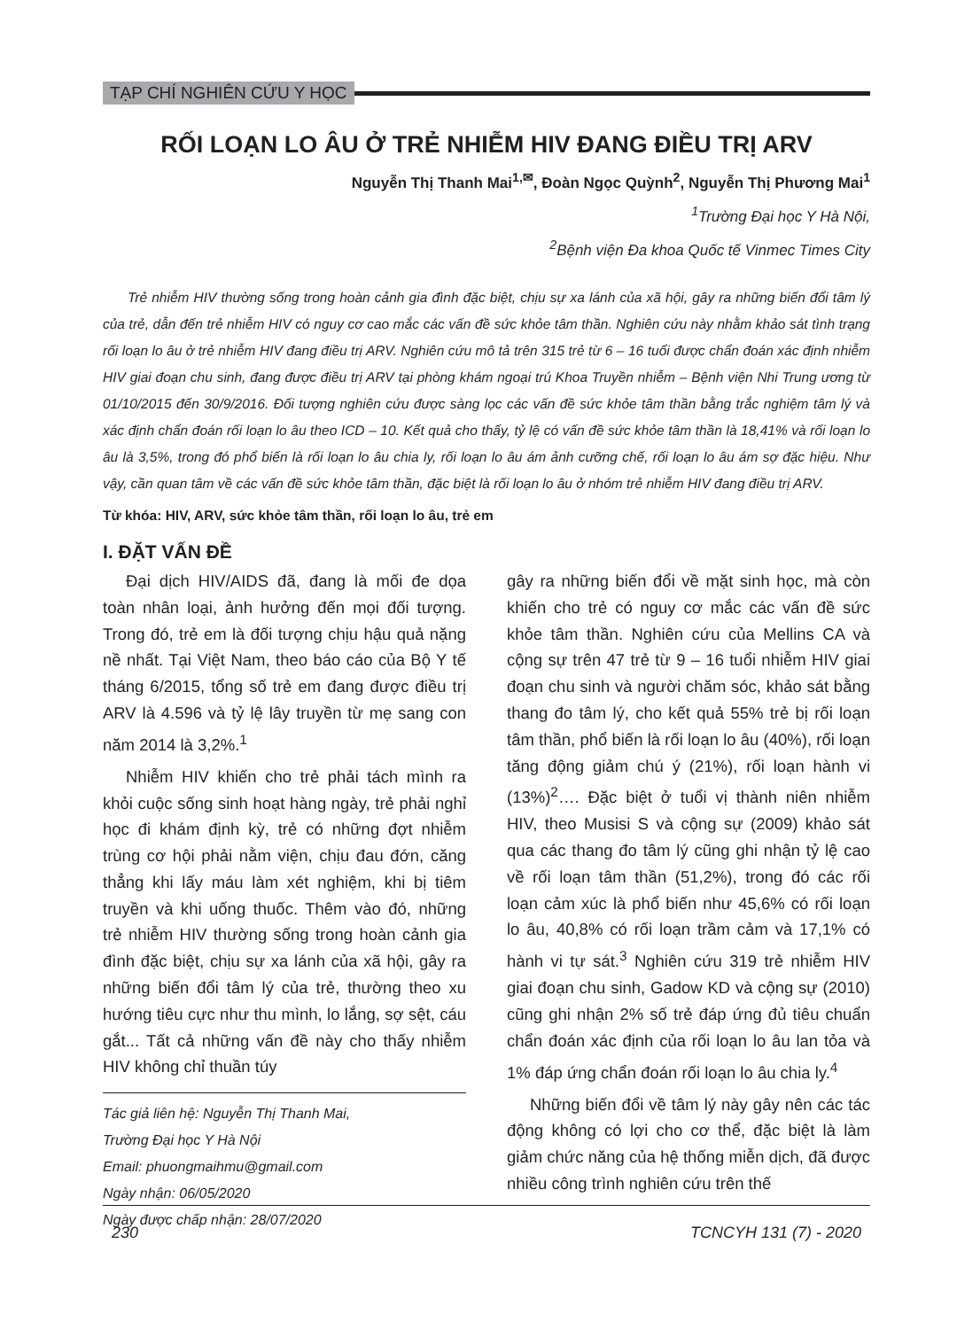TẠP CHÍ NGHIÊN CỨU Y HỌC
RỐI LOẠN LO ÂU Ở TRẺ NHIỄM HIV ĐANG ĐIỀU TRỊ ARV
Nguyễn Thị Thanh Mai<sup>1,✉</sup>, Đoàn Ngọc Quỳnh<sup>2</sup>, Nguyễn Thị Phương Mai<sup>1</sup>
<sup>1</sup> Trường Đại học Y Hà Nội,
<sup>2</sup> Bệnh viện Đa khoa Quốc tế Vinmec Times City
Trẻ nhiễm HIV thường sống trong hoàn cảnh gia đình đặc biệt, chịu sự xa lánh của xã hội, gây ra những biến đổi tâm lý của trẻ, dẫn đến trẻ nhiễm HIV có nguy cơ cao mắc các vấn đề sức khỏe tâm thần. Nghiên cứu này nhằm khảo sát tình trạng rối loạn lo âu ở trẻ nhiễm HIV đang điều trị ARV. Nghiên cứu mô tả trên 315 trẻ từ 6 – 16 tuổi được chẩn đoán xác định nhiễm HIV giai đoạn chu sinh, đang được điều trị ARV tại phòng khám ngoại trú Khoa Truyền nhiễm – Bệnh viện Nhi Trung ương từ 01/10/2015 đến 30/9/2016. Đối tượng nghiên cứu được sàng lọc các vấn đề sức khỏe tâm thần bằng trắc nghiệm tâm lý và xác định chẩn đoán rối loạn lo âu theo ICD – 10. Kết quả cho thấy, tỷ lệ có vấn đề sức khỏe tâm thần là 18,41% và rối loạn lo âu là 3,5%, trong đó phổ biến là rối loạn lo âu chia ly, rối loạn lo âu ám ảnh cưỡng chế, rối loạn lo âu ám sợ đặc hiệu. Như vậy, cần quan tâm về các vấn đề sức khỏe tâm thần, đặc biệt là rối loạn lo âu ở nhóm trẻ nhiễm HIV đang điều trị ARV.
Từ khóa: HIV, ARV, sức khỏe tâm thần, rối loạn lo âu, trẻ em
I. ĐẶT VẤN ĐỀ
Đại dịch HIV/AIDS đã, đang là mối đe dọa toàn nhân loại, ảnh hưởng đến mọi đối tượng. Trong đó, trẻ em là đối tượng chịu hậu quả nặng nề nhất. Tại Việt Nam, theo báo cáo của Bộ Y tế tháng 6/2015, tổng số trẻ em đang được điều trị ARV là 4.596 và tỷ lệ lây truyền từ mẹ sang con năm 2014 là 3,2%.<sup>1</sup>
Nhiễm HIV khiến cho trẻ phải tách mình ra khỏi cuộc sống sinh hoạt hàng ngày, trẻ phải nghỉ học đi khám định kỳ, trẻ có những đợt nhiễm trùng cơ hội phải nằm viện, chịu đau đớn, căng thẳng khi lấy máu làm xét nghiệm, khi bị tiêm truyền và khi uống thuốc. Thêm vào đó, những trẻ nhiễm HIV thường sống trong hoàn cảnh gia đình đặc biệt, chịu sự xa lánh của xã hội, gây ra những biến đổi tâm lý của trẻ, thường theo xu hướng tiêu cực như thu mình, lo lắng, sợ sệt, cáu gắt... Tất cả những vấn đề này cho thấy nhiễm HIV không chỉ thuần túy
Tác giả liên hệ: Nguyễn Thị Thanh Mai,
Trường Đại học Y Hà Nội
Email: phuongmaihmu@gmail.com
Ngày nhận: 06/05/2020
Ngày được chấp nhận: 28/07/2020
gây ra những biến đổi về mặt sinh học, mà còn khiến cho trẻ có nguy cơ mắc các vấn đề sức khỏe tâm thần. Nghiên cứu của Mellins CA và cộng sự trên 47 trẻ từ 9 – 16 tuổi nhiễm HIV giai đoạn chu sinh và người chăm sóc, khảo sát bằng thang đo tâm lý, cho kết quả 55% trẻ bị rối loạn tâm thần, phổ biến là rối loạn lo âu (40%), rối loạn tăng động giảm chú ý (21%), rối loạn hành vi (13%)<sup>2</sup>…. Đặc biệt ở tuổi vị thành niên nhiễm HIV, theo Musisi S và cộng sự (2009) khảo sát qua các thang đo tâm lý cũng ghi nhận tỷ lệ cao về rối loạn tâm thần (51,2%), trong đó các rối loạn cảm xúc là phổ biến như 45,6% có rối loạn lo âu, 40,8% có rối loạn trầm cảm và 17,1% có hành vi tự sát.<sup>3</sup> Nghiên cứu 319 trẻ nhiễm HIV giai đoạn chu sinh, Gadow KD và cộng sự (2010) cũng ghi nhận 2% số trẻ đáp ứng đủ tiêu chuẩn chẩn đoán xác định của rối loạn lo âu lan tỏa và 1% đáp ứng chẩn đoán rối loạn lo âu chia ly.<sup>4</sup>
Những biến đổi về tâm lý này gây nên các tác động không có lợi cho cơ thể, đặc biệt là làm giảm chức năng của hệ thống miễn dịch, đã được nhiều công trình nghiên cứu trên thế
230 TCNCYH 131 (7) - 2020